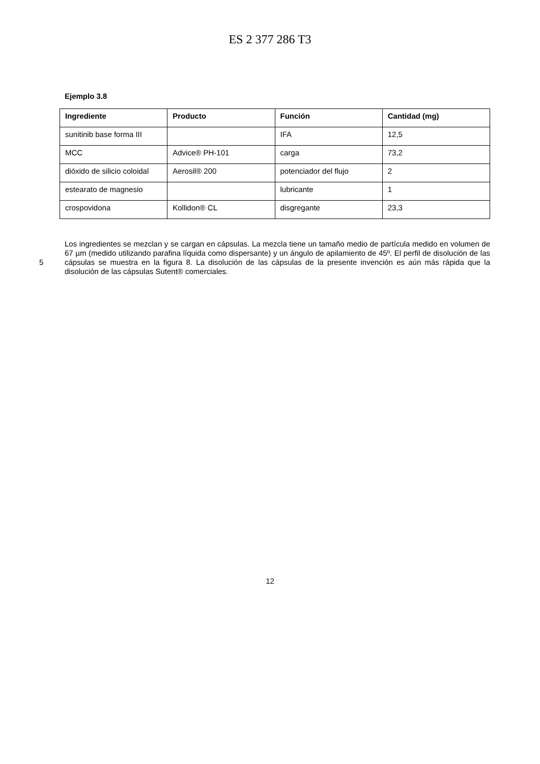ES 2 377 286 T3
Ejemplo 3.8
| Ingrediente | Producto | Función | Cantidad (mg) |
| --- | --- | --- | --- |
| sunitinib base forma III | | IFA | 12,5 |
| MCC | Advice® PH-101 | carga | 73,2 |
| dióxido de silicio coloidal | Aerosil® 200 | potenciador del flujo | 2 |
| estearato de magnesio | | lubricante | 1 |
| crospovidona | Kollidon® CL | disgregante | 23,3 |
5 Los ingredientes se mezclan y se cargan en cápsulas. La mezcla tiene un tamaño medio de partícula medido en volumen de 67 µm (medido utilizando parafina líquida como dispersante) y un ángulo de apilamiento de 45º. El perfil de disolución de las cápsulas se muestra en la figura 8. La disolución de las cápsulas de la presente invención es aún más rápida que la disolución de las cápsulas Sutent® comerciales.
12